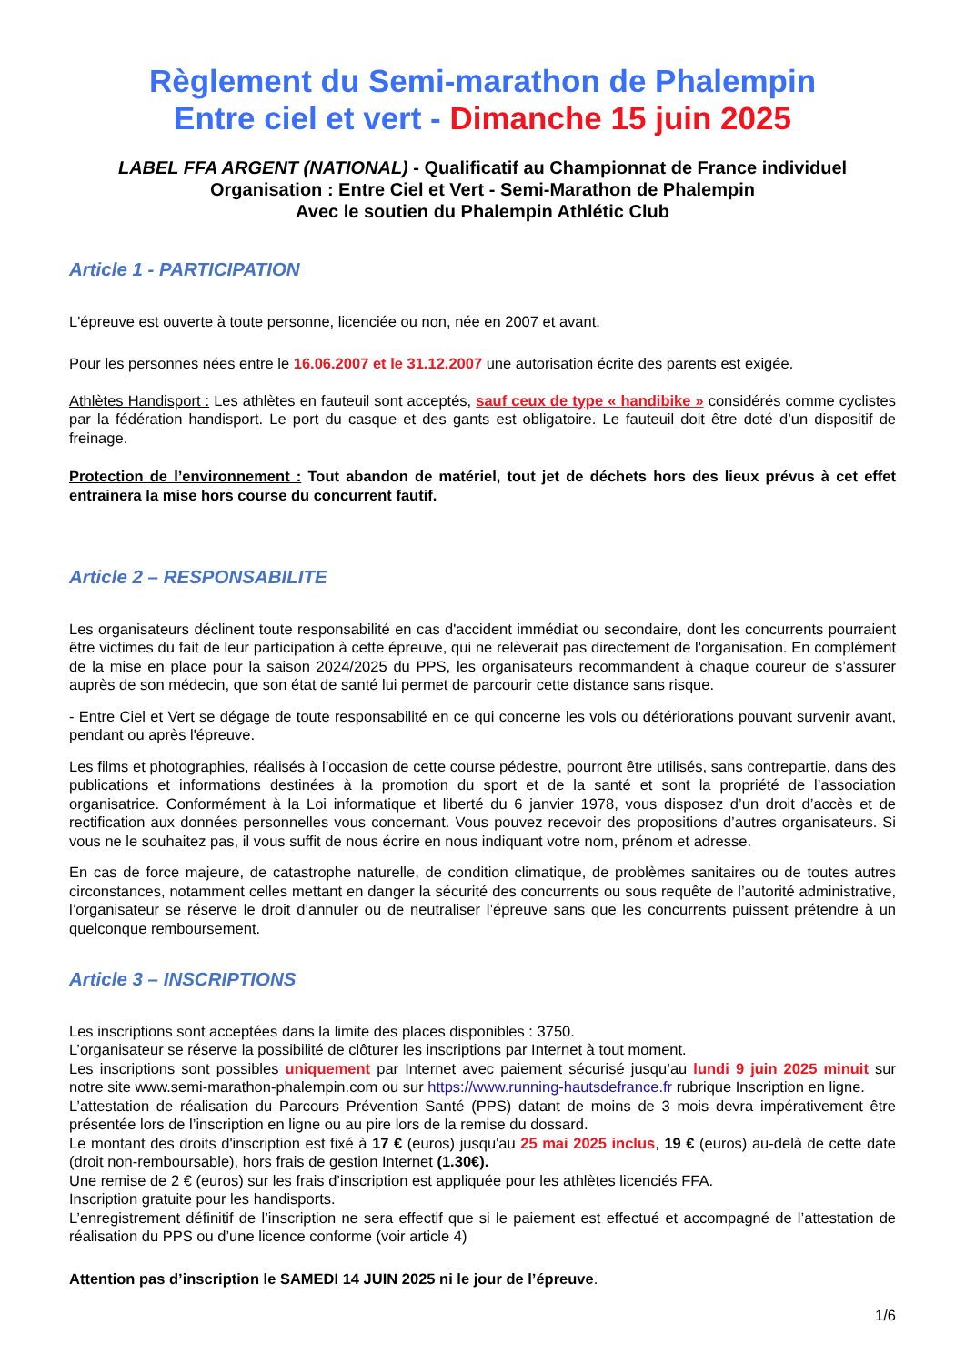Règlement du Semi-marathon de Phalempin
Entre ciel et vert - Dimanche 15 juin 2025
LABEL FFA ARGENT (NATIONAL) - Qualificatif au Championnat de France individuel
Organisation : Entre Ciel et Vert - Semi-Marathon de Phalempin
Avec le soutien du Phalempin Athlétic Club
Article 1 - PARTICIPATION
L'épreuve est ouverte à toute personne, licenciée ou non, née en 2007 et avant.
Pour les personnes nées entre le 16.06.2007 et le 31.12.2007 une autorisation écrite des parents est exigée.
Athlètes Handisport : Les athlètes en fauteuil sont acceptés, sauf ceux de type « handibike » considérés comme cyclistes par la fédération handisport. Le port du casque et des gants est obligatoire. Le fauteuil doit être doté d’un dispositif de freinage.
Protection de l’environnement : Tout abandon de matériel, tout jet de déchets hors des lieux prévus à cet effet entrainera la mise hors course du concurrent fautif.
Article 2 – RESPONSABILITE
Les organisateurs déclinent toute responsabilité en cas d'accident immédiat ou secondaire, dont les concurrents pourraient être victimes du fait de leur participation à cette épreuve, qui ne relèverait pas directement de l'organisation. En complément de la mise en place pour la saison 2024/2025 du PPS, les organisateurs recommandent à chaque coureur de s’assurer auprès de son médecin, que son état de santé lui permet de parcourir cette distance sans risque.
- Entre Ciel et Vert se dégage de toute responsabilité en ce qui concerne les vols ou détériorations pouvant survenir avant, pendant ou après l'épreuve.
Les films et photographies, réalisés à l’occasion de cette course pédestre, pourront être utilisés, sans contrepartie, dans des publications et informations destinées à la promotion du sport et de la santé et sont la propriété de l’association organisatrice. Conformément à la Loi informatique et liberté du 6 janvier 1978, vous disposez d’un droit d’accès et de rectification aux données personnelles vous concernant. Vous pouvez recevoir des propositions d’autres organisateurs. Si vous ne le souhaitez pas, il vous suffit de nous écrire en nous indiquant votre nom, prénom et adresse.
En cas de force majeure, de catastrophe naturelle, de condition climatique, de problèmes sanitaires ou de toutes autres circonstances, notamment celles mettant en danger la sécurité des concurrents ou sous requête de l’autorité administrative, l’organisateur se réserve le droit d’annuler ou de neutraliser l’épreuve sans que les concurrents puissent prétendre à un quelconque remboursement.
Article 3 – INSCRIPTIONS
Les inscriptions sont acceptées dans la limite des places disponibles : 3750.
L’organisateur se réserve la possibilité de clôturer les inscriptions par Internet à tout moment.
Les inscriptions sont possibles uniquement par Internet avec paiement sécurisé jusqu’au lundi 9 juin 2025 minuit sur notre site www.semi-marathon-phalempin.com ou sur https://www.running-hautsdefrance.fr rubrique Inscription en ligne.
L’attestation de réalisation du Parcours Prévention Santé (PPS) datant de moins de 3 mois devra impérativement être présentée lors de l’inscription en ligne ou au pire lors de la remise du dossard.
Le montant des droits d'inscription est fixé à 17 € (euros) jusqu'au 25 mai 2025 inclus, 19 € (euros) au-delà de cette date (droit non-remboursable), hors frais de gestion Internet (1.30€).
Une remise de 2 € (euros) sur les frais d’inscription est appliquée pour les athlètes licenciés FFA.
Inscription gratuite pour les handisports.
L’enregistrement définitif de l’inscription ne sera effectif que si le paiement est effectué et accompagné de l’attestation de réalisation du PPS ou d’une licence conforme (voir article 4)
Attention pas d’inscription le SAMEDI 14 JUIN 2025 ni le jour de l’épreuve.
1/6